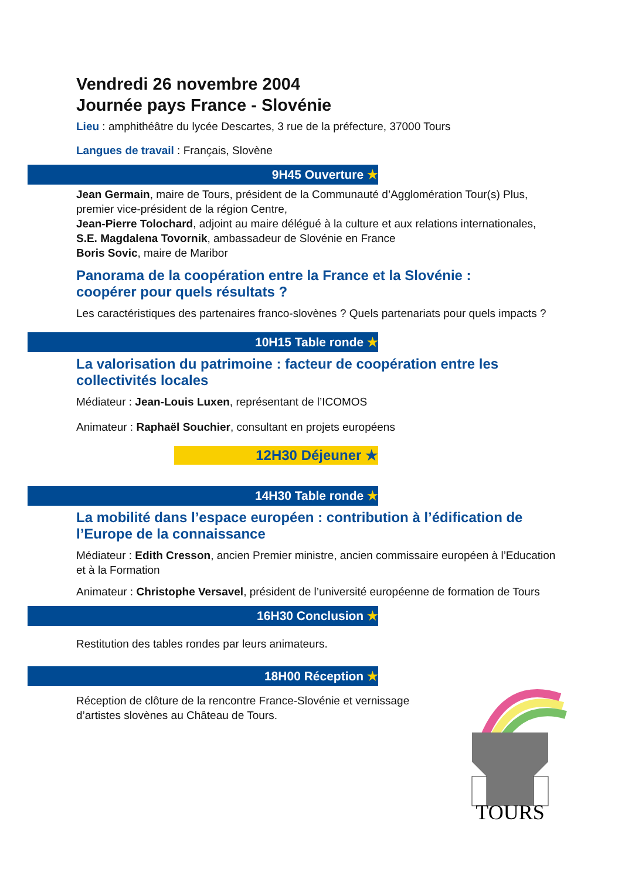Vendredi 26 novembre 2004
Journée pays France - Slovénie
Lieu : amphithéâtre du lycée Descartes, 3 rue de la préfecture, 37000 Tours
Langues de travail : Français, Slovène
9H45 Ouverture ★
Jean Germain, maire de Tours, président de la Communauté d’Agglomération Tour(s) Plus, premier vice-président de la région Centre,
Jean-Pierre Tolochard, adjoint au maire délégué à la culture et aux relations internationales,
S.E. Magdalena Tovornik, ambassadeur de Slovénie en France
Boris Sovic, maire de Maribor
Panorama de la coopération entre la France et la Slovénie :
coopérer pour quels résultats ?
Les caractéristiques des partenaires franco-slovènes ? Quels partenariats pour quels impacts ?
10H15 Table ronde ★
La valorisation du patrimoine : facteur de coopération entre les collectivités locales
Médiateur : Jean-Louis Luxen, représentant de l’ICOMOS
Animateur : Raphaël Souchier, consultant en projets européens
12H30 Déjeuner ★
14H30 Table ronde ★
La mobilité dans l’espace européen : contribution à l’édification de l’Europe de la connaissance
Médiateur : Edith Cresson, ancien Premier ministre, ancien commissaire européen à l’Education et à la Formation
Animateur : Christophe Versavel, président de l’université européenne de formation de Tours
16H30 Conclusion ★
Restitution des tables rondes par leurs animateurs.
18H00 Réception ★
Réception de clôture de la rencontre France-Slovénie et vernissage d’artistes slovènes au Château de Tours.
TOURS